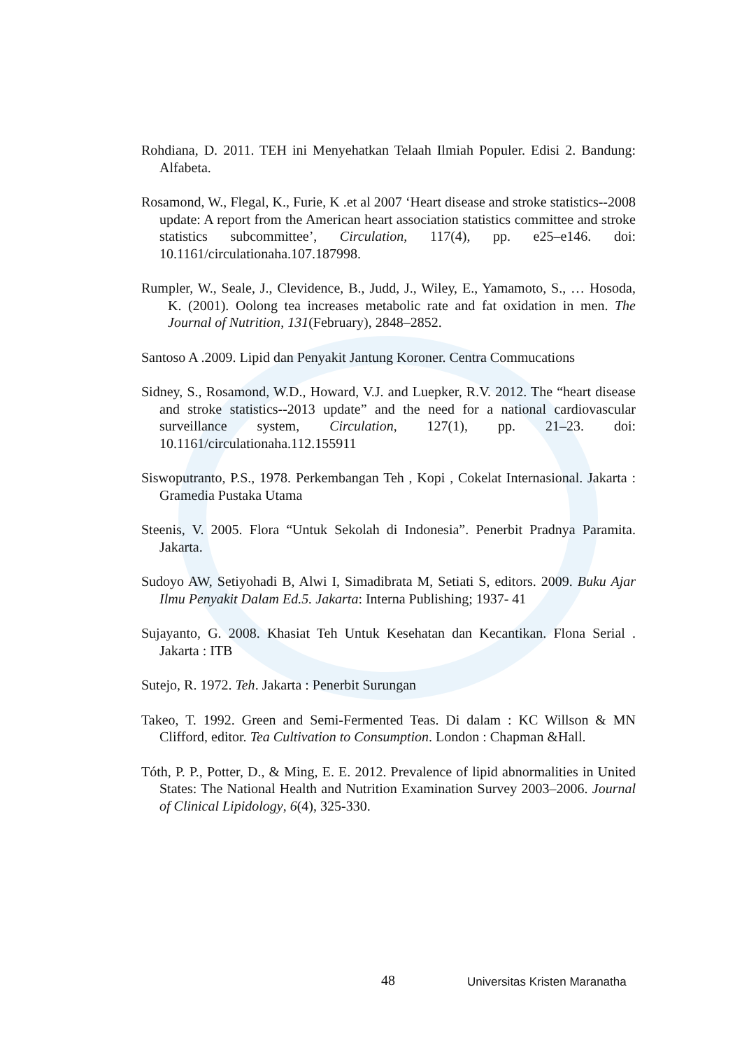Rohdiana, D. 2011. TEH ini Menyehatkan Telaah Ilmiah Populer. Edisi 2. Bandung: Alfabeta.
Rosamond, W., Flegal, K., Furie, K .et al 2007 ‘Heart disease and stroke statistics--2008 update: A report from the American heart association statistics committee and stroke statistics subcommittee’, Circulation, 117(4), pp. e25–e146. doi: 10.1161/circulationaha.107.187998.
Rumpler, W., Seale, J., Clevidence, B., Judd, J., Wiley, E., Yamamoto, S., … Hosoda, K. (2001). Oolong tea increases metabolic rate and fat oxidation in men. The Journal of Nutrition, 131(February), 2848–2852.
Santoso A .2009. Lipid dan Penyakit Jantung Koroner. Centra Commucations
Sidney, S., Rosamond, W.D., Howard, V.J. and Luepker, R.V. 2012. The “heart disease and stroke statistics--2013 update” and the need for a national cardiovascular surveillance system, Circulation, 127(1), pp. 21–23. doi: 10.1161/circulationaha.112.155911
Siswoputranto, P.S., 1978. Perkembangan Teh , Kopi , Cokelat Internasional. Jakarta : Gramedia Pustaka Utama
Steenis, V. 2005. Flora “Untuk Sekolah di Indonesia”. Penerbit Pradnya Paramita. Jakarta.
Sudoyo AW, Setiyohadi B, Alwi I, Simadibrata M, Setiati S, editors. 2009. Buku Ajar Ilmu Penyakit Dalam Ed.5. Jakarta: Interna Publishing; 1937- 41
Sujayanto, G. 2008. Khasiat Teh Untuk Kesehatan dan Kecantikan. Flona Serial . Jakarta : ITB
Sutejo, R. 1972. Teh. Jakarta : Penerbit Surungan
Takeo, T. 1992. Green and Semi-Fermented Teas. Di dalam : KC Willson & MN Clifford, editor. Tea Cultivation to Consumption. London : Chapman &Hall.
Tóth, P. P., Potter, D., & Ming, E. E. 2012. Prevalence of lipid abnormalities in United States: The National Health and Nutrition Examination Survey 2003–2006. Journal of Clinical Lipidology, 6(4), 325-330.
48 Universitas Kristen Maranatha